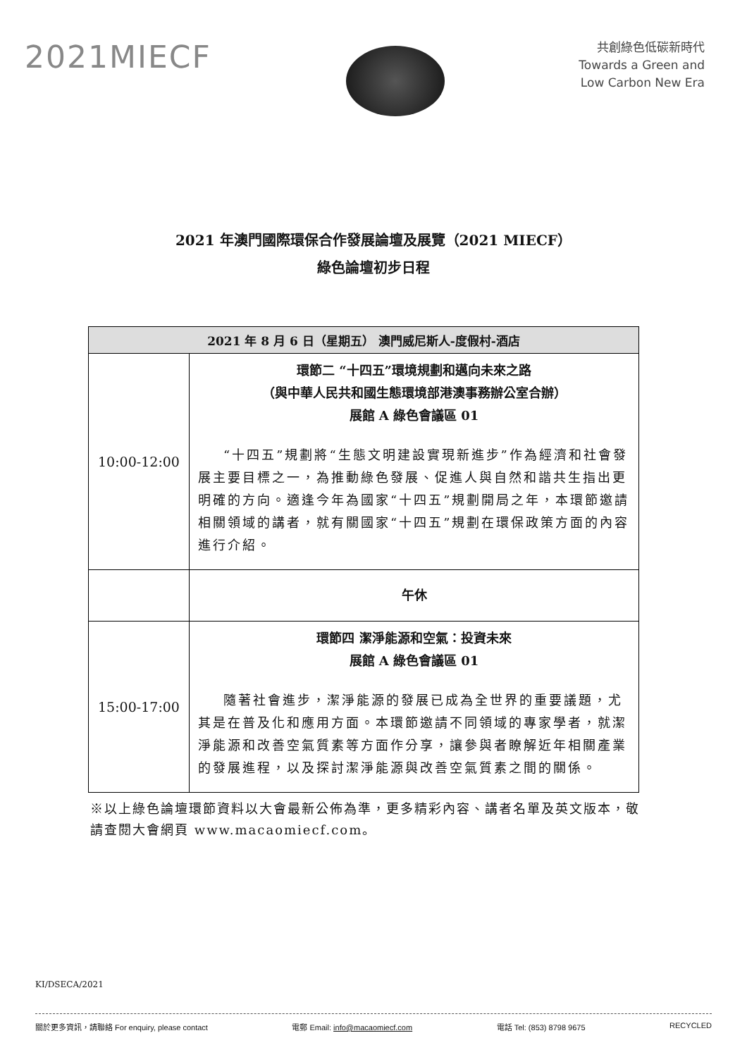2021MIECF
共創綠色低碳新時代
Towards a Green and
Low Carbon New Era
2021 年澳門國際環保合作發展論壇及展覽（2021 MIECF）
綠色論壇初步日程
| 2021 年 8 月 6 日（星期五） 澳門威尼斯人-度假村-酒店 | |
| --- | --- |
| 10:00-12:00 | 環節二 “十四五”環境規劃和邁向未來之路 （與中華人民共和國生態環境部港澳事務辦公室合辦） 展館 A 綠色會議區 01 “十四五”規劃將“生態文明建設實現新進步”作為經濟和社會發展主要目標之一，為推動綠色發展、促進人與自然和諧共生指出更明確的方向。適逢今年為國家“十四五”規劃開局之年，本環節邀請相關領域的講者，就有關國家“十四五”規劃在環保政策方面的內容進行介紹。 |
| | 午休 |
| 15:00-17:00 | 環節四 潔淨能源和空氣：投資未來 展館 A 綠色會議區 01 隨著社會進步，潔淨能源的發展已成為全世界的重要議題，尤其是在普及化和應用方面。本環節邀請不同領域的專家學者，就潔淨能源和改善空氣質素等方面作分享，讓參與者瞭解近年相關產業的發展進程，以及探討潔淨能源與改善空氣質素之間的關係。 |
※以上綠色論壇環節資料以大會最新公佈為準，更多精彩內容、講者名單及英文版本，敬請查閱大會網頁 www.macaomiecf.com。
KI/DSECA/2021
關於更多資訊，請聯絡 For enquiry, please contact 電郵 Email: info@macaomiecf.com 電話 Tel: (853) 8798 9675 RECYCLED